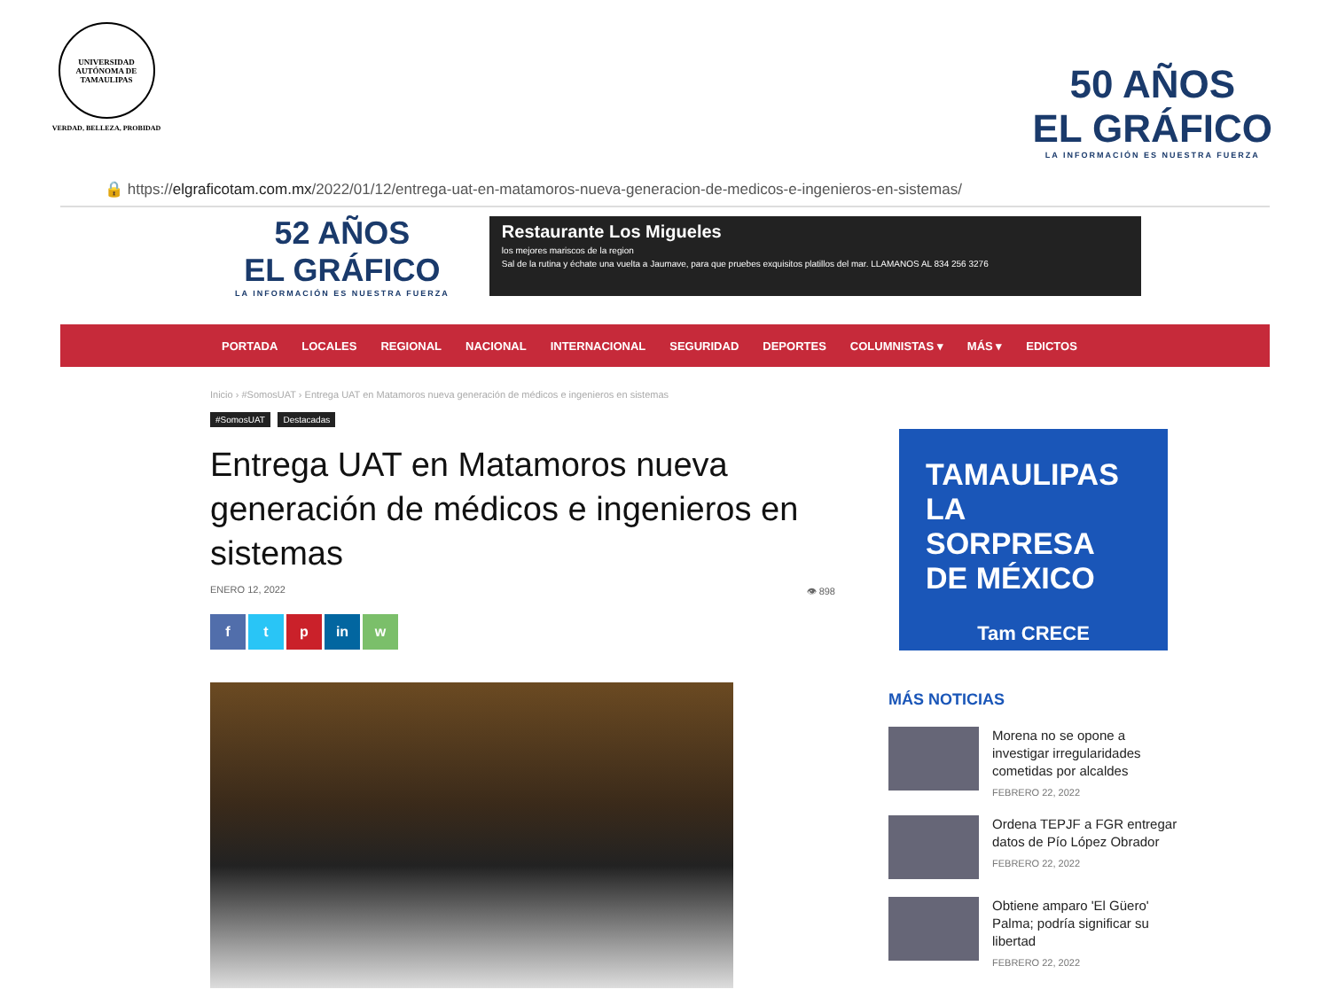UNIVERSIDAD AUTÓNOMA DE TAMAULIPAS
VERDAD, BELLEZA, PROBIDAD
50 AÑOS
EL GRÁFICO
LA INFORMACIÓN ES NUESTRA FUERZA
🔒 https://elgraficotam.com.mx/2022/01/12/entrega-uat-en-matamoros-nueva-generacion-de-medicos-e-ingenieros-en-sistemas/
52 AÑOS
EL GRÁFICO
LA INFORMACIÓN ES NUESTRA FUERZA
Restaurante Los Migueles
los mejores mariscos de la region
Sal de la rutina y échate una vuelta a Jaumave, para que pruebes exquisitos platillos del mar. LLAMANOS AL 834 256 3276
PORTADA LOCALES REGIONAL NACIONAL INTERNACIONAL SEGURIDAD DEPORTES COLUMNISTAS ▾ MÁS ▾ EDICTOS
Inicio › #SomosUAT › Entrega UAT en Matamoros nueva generación de médicos e ingenieros en sistemas
#SomosUAT Destacadas
Entrega UAT en Matamoros nueva generación de médicos e ingenieros en sistemas
ENERO 12, 2022 👁 898
f t p in w
TAMAULIPAS
LA SORPRESA
DE MÉXICO
Tam CRECE
MÁS NOTICIAS
Morena no se opone a investigar irregularidades cometidas por alcaldes
FEBRERO 22, 2022
Ordena TEPJF a FGR entregar datos de Pío López Obrador
FEBRERO 22, 2022
Obtiene amparo 'El Güero' Palma; podría significar su libertad
FEBRERO 22, 2022